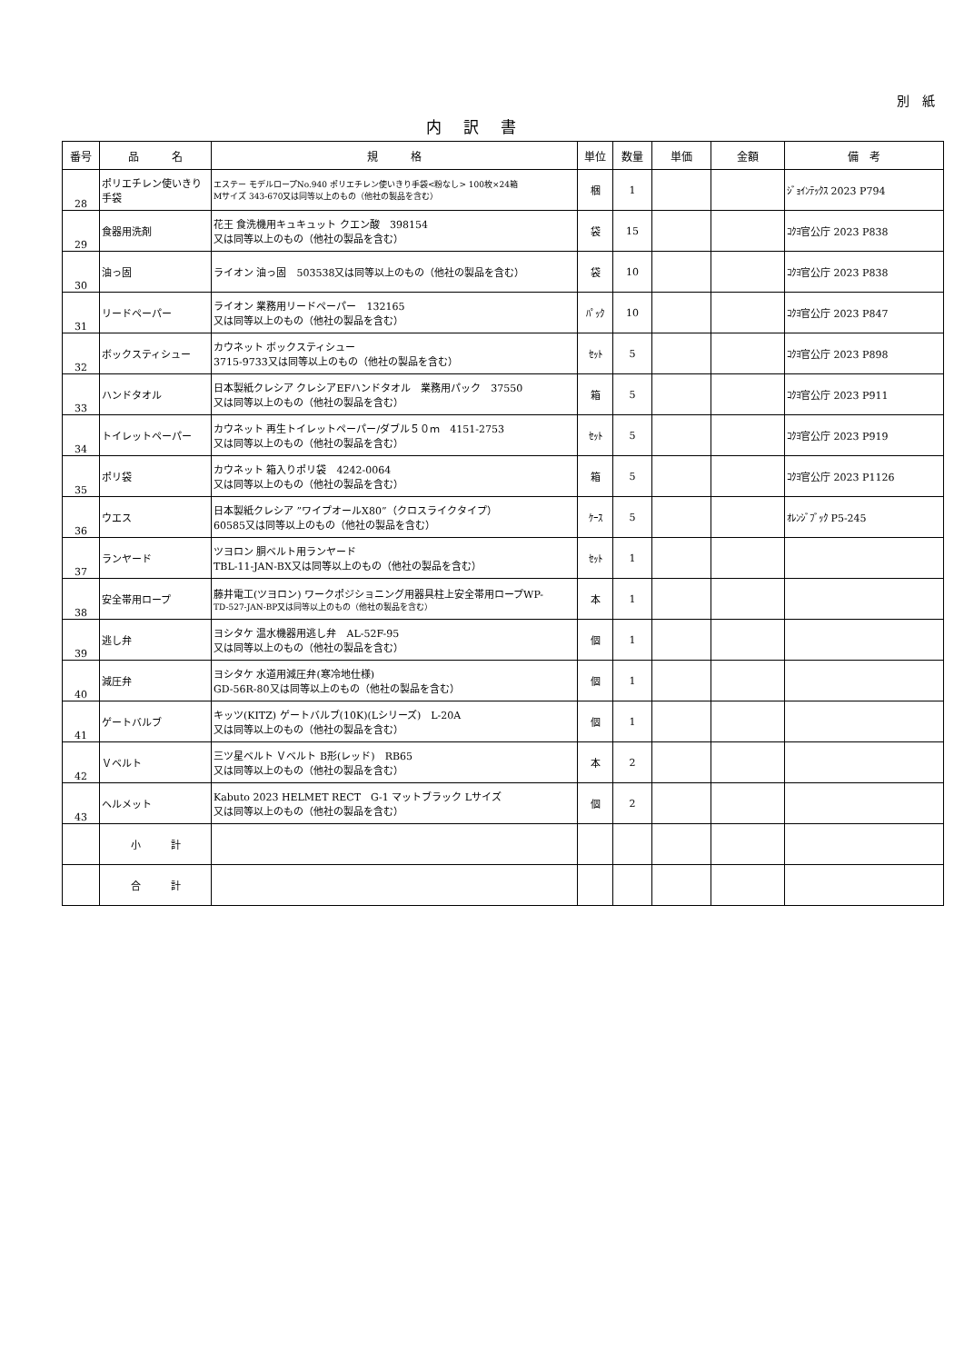別　紙
内訳書
| 番号 | 品 名 | 規 格 | 単位 | 数量 | 単価 | 金額 | 備 考 |
| --- | --- | --- | --- | --- | --- | --- | --- |
| 28 | ポリエチレン使いきり手袋 | エステー モデルロープNo.940 ポリエチレン使いきり手袋<粉なし> 100枚×24箱 Mサイズ 343-670又は同等以上のもの（他社の製品を含む） | 梱 | 1 | | | ｼﾞｮｲﾝﾃｯｸｽ 2023 P794 |
| 29 | 食器用洗剤 | 花王 食洗機用キュキュット クエン酸 398154 又は同等以上のもの（他社の製品を含む） | 袋 | 15 | | | ｺｸﾖ官公庁 2023 P838 |
| 30 | 油っ固 | ライオン 油っ固 503538又は同等以上のもの（他社の製品を含む） | 袋 | 10 | | | ｺｸﾖ官公庁 2023 P838 |
| 31 | リードペーパー | ライオン 業務用リードペーパー 132165 又は同等以上のもの（他社の製品を含む） | ﾊﾟｯｸ | 10 | | | ｺｸﾖ官公庁 2023 P847 |
| 32 | ボックスティシュー | カウネット ボックスティシュー 3715-9733又は同等以上のもの（他社の製品を含む） | ｾｯﾄ | 5 | | | ｺｸﾖ官公庁 2023 P898 |
| 33 | ハンドタオル | 日本製紙クレシア クレシアEFハンドタオル 業務用パック 37550 又は同等以上のもの（他社の製品を含む） | 箱 | 5 | | | ｺｸﾖ官公庁 2023 P911 |
| 34 | トイレットペーパー | カウネット 再生トイレットペーパー/ダブル５０ｍ 4151-2753 又は同等以上のもの（他社の製品を含む） | ｾｯﾄ | 5 | | | ｺｸﾖ官公庁 2023 P919 |
| 35 | ポリ袋 | カウネット 箱入りポリ袋 4242-0064 又は同等以上のもの（他社の製品を含む） | 箱 | 5 | | | ｺｸﾖ官公庁 2023 P1126 |
| 36 | ウエス | 日本製紙クレシア ”ワイプオールX80”（クロスライクタイプ） 60585又は同等以上のもの（他社の製品を含む） | ｹｰｽ | 5 | | | ｵﾚﾝｼﾞﾌﾞｯｸ P5-245 |
| 37 | ランヤード | ツヨロン 胴ベルト用ランヤード TBL-11-JAN-BX又は同等以上のもの（他社の製品を含む） | ｾｯﾄ | 1 | | | |
| 38 | 安全帯用ロープ | 藤井電工(ツヨロン) ワークポジショニング用器具柱上安全帯用ロープWP- TD-527-JAN-BP又は同等以上のもの（他社の製品を含む） | 本 | 1 | | | |
| 39 | 逃し弁 | ヨシタケ 温水機器用逃し弁 AL-52F-95 又は同等以上のもの（他社の製品を含む） | 個 | 1 | | | |
| 40 | 減圧弁 | ヨシタケ 水道用減圧弁(寒冷地仕様) GD-56R-80又は同等以上のもの（他社の製品を含む） | 個 | 1 | | | |
| 41 | ゲートバルブ | キッツ(KITZ) ゲートバルブ(10K)(Lシリーズ) L-20A 又は同等以上のもの（他社の製品を含む） | 個 | 1 | | | |
| 42 | Ｖベルト | 三ツ星ベルト Ｖベルト B形(レッド) RB65 又は同等以上のもの（他社の製品を含む） | 本 | 2 | | | |
| 43 | ヘルメット | Kabuto 2023 HELMET RECT G-1 マットブラック Lサイズ 又は同等以上のもの（他社の製品を含む） | 個 | 2 | | | |
| | 小 計 | | | | | | |
| | 合 計 | | | | | | |